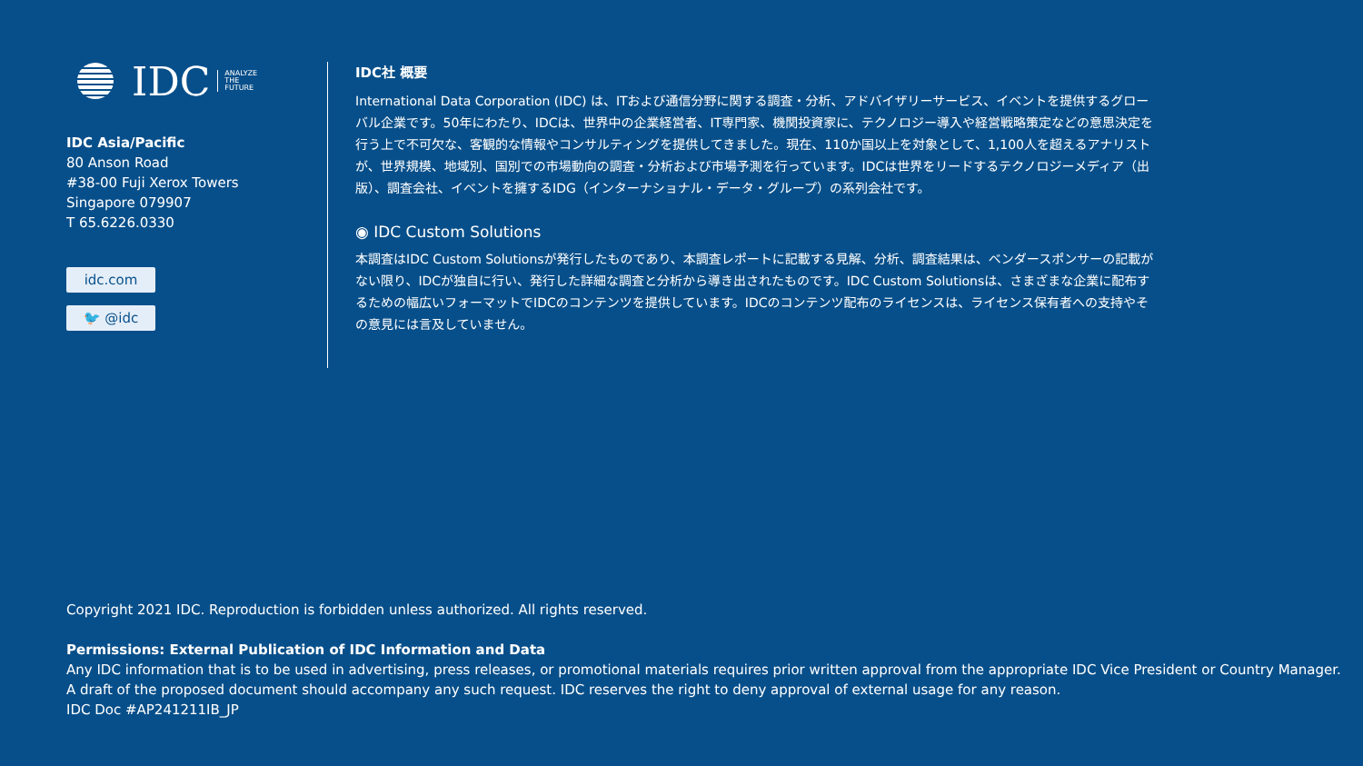IDC ANALYZE
THE
FUTURE
IDC Asia/Pacific
80 Anson Road
#38-00 Fuji Xerox Towers
Singapore 079907
T 65.6226.0330
idc.com
🐦 @idc
IDC社 概要
International Data Corporation (IDC) は、ITおよび通信分野に関する調査・分析、アドバイザリーサービス、イベントを提供するグローバル企業です。50年にわたり、IDCは、世界中の企業経営者、IT専門家、機関投資家に、テクノロジー導入や経営戦略策定などの意思決定を行う上で不可欠な、客観的な情報やコンサルティングを提供してきました。現在、110か国以上を対象として、1,100人を超えるアナリストが、世界規模、地域別、国別での市場動向の調査・分析および市場予測を行っています。IDCは世界をリードするテクノロジーメディア（出版）、調査会社、イベントを擁するIDG（インターナショナル・データ・グループ）の系列会社です。
◉ IDC Custom Solutions
本調査はIDC Custom Solutionsが発行したものであり、本調査レポートに記載する見解、分析、調査結果は、ベンダースポンサーの記載がない限り、IDCが独自に行い、発行した詳細な調査と分析から導き出されたものです。IDC Custom Solutionsは、さまざまな企業に配布するための幅広いフォーマットでIDCのコンテンツを提供しています。IDCのコンテンツ配布のライセンスは、ライセンス保有者への支持やその意見には言及していません。
Copyright 2021 IDC. Reproduction is forbidden unless authorized. All rights reserved.
Permissions: External Publication of IDC Information and Data
Any IDC information that is to be used in advertising, press releases, or promotional materials requires prior written approval from the appropriate IDC Vice President or Country Manager.
A draft of the proposed document should accompany any such request. IDC reserves the right to deny approval of external usage for any reason.
IDC Doc #AP241211IB_JP